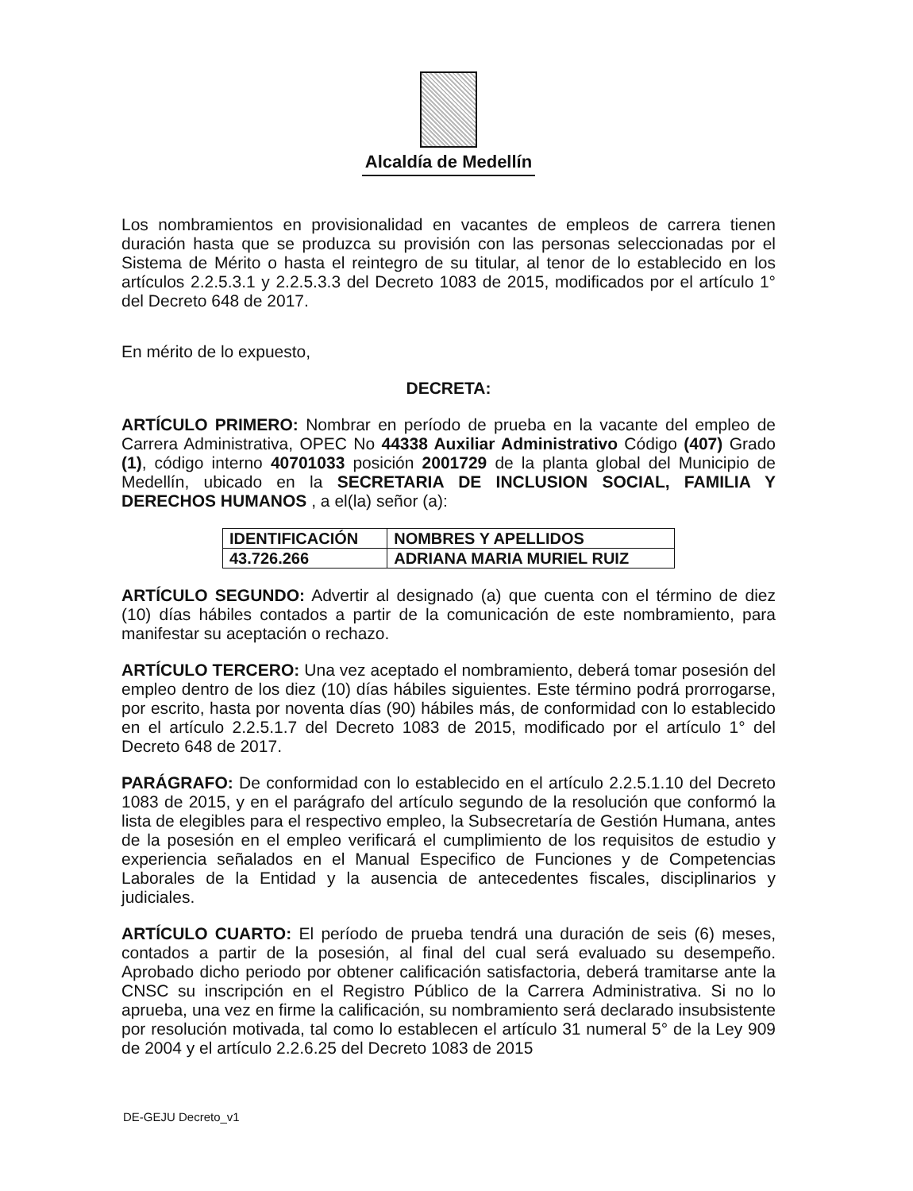Alcaldía de Medellín
Los nombramientos en provisionalidad en vacantes de empleos de carrera tienen duración hasta que se produzca su provisión con las personas seleccionadas por el Sistema de Mérito o hasta el reintegro de su titular, al tenor de lo establecido en los artículos 2.2.5.3.1 y 2.2.5.3.3 del Decreto 1083 de 2015, modificados por el artículo 1° del Decreto 648 de 2017.
En mérito de lo expuesto,
DECRETA:
ARTÍCULO PRIMERO: Nombrar en período de prueba en la vacante del empleo de Carrera Administrativa, OPEC No 44338 Auxiliar Administrativo Código (407) Grado (1), código interno 40701033 posición 2001729 de la planta global del Municipio de Medellín, ubicado en la SECRETARIA DE INCLUSION SOCIAL, FAMILIA Y DERECHOS HUMANOS , a el(la) señor (a):
| IDENTIFICACIÓN | NOMBRES Y APELLIDOS |
| --- | --- |
| 43.726.266 | ADRIANA MARIA MURIEL RUIZ |
ARTÍCULO SEGUNDO: Advertir al designado (a) que cuenta con el término de diez (10) días hábiles contados a partir de la comunicación de este nombramiento, para manifestar su aceptación o rechazo.
ARTÍCULO TERCERO: Una vez aceptado el nombramiento, deberá tomar posesión del empleo dentro de los diez (10) días hábiles siguientes. Este término podrá prorrogarse, por escrito, hasta por noventa días (90) hábiles más, de conformidad con lo establecido en el artículo 2.2.5.1.7 del Decreto 1083 de 2015, modificado por el artículo 1° del Decreto 648 de 2017.
PARÁGRAFO: De conformidad con lo establecido en el artículo 2.2.5.1.10 del Decreto 1083 de 2015, y en el parágrafo del artículo segundo de la resolución que conformó la lista de elegibles para el respectivo empleo, la Subsecretaría de Gestión Humana, antes de la posesión en el empleo verificará el cumplimiento de los requisitos de estudio y experiencia señalados en el Manual Especifico de Funciones y de Competencias Laborales de la Entidad y la ausencia de antecedentes fiscales, disciplinarios y judiciales.
ARTÍCULO CUARTO: El período de prueba tendrá una duración de seis (6) meses, contados a partir de la posesión, al final del cual será evaluado su desempeño. Aprobado dicho periodo por obtener calificación satisfactoria, deberá tramitarse ante la CNSC su inscripción en el Registro Público de la Carrera Administrativa. Si no lo aprueba, una vez en firme la calificación, su nombramiento será declarado insubsistente por resolución motivada, tal como lo establecen el artículo 31 numeral 5° de la Ley 909 de 2004 y el artículo 2.2.6.25 del Decreto 1083 de 2015
DE-GEJU Decreto_v1